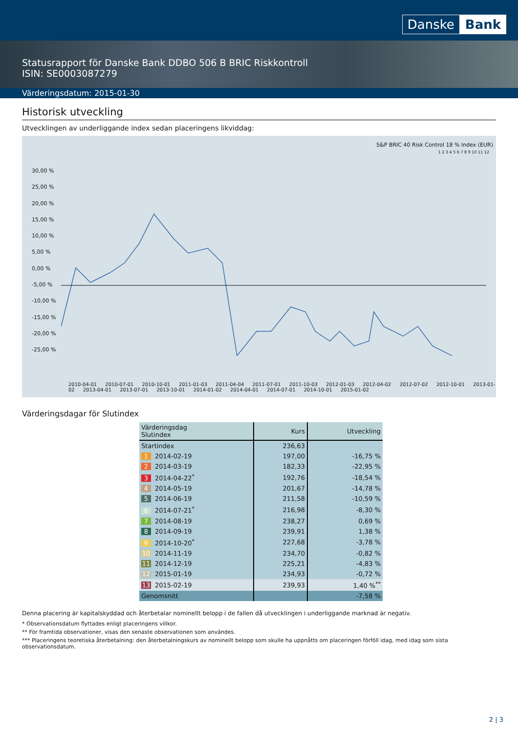Danske Bank
Statusrapport för Danske Bank DDBO 506 B BRIC Riskkontroll
ISIN: SE0003087279
Värderingsdatum: 2015-01-30
Historisk utveckling
Utvecklingen av underliggande index sedan placeringens likviddag:
S&P BRIC 40 Risk Control 18 % Index (EUR)
1 2 3 4 5 6 7 8 9 10 11 12
30,00 %
25,00 %
20,00 %
15,00 %
10,00 %
5,00 %
0,00 %
-5,00 %
-10,00 %
-15,00 %
-20,00 %
-25,00 %
2010-04-01 2010-07-01 2010-10-01 2011-01-03 2011-04-04 2011-07-01 2011-10-03 2012-01-03 2012-04-02 2012-07-02 2012-10-01 2013-01-02 2013-04-01 2013-07-01 2013-10-01 2014-01-02 2014-04-01 2014-07-01 2014-10-01 2015-01-02
Värderingsdagar för Slutindex
| Värderingsdag Slutindex | Kurs | Utveckling |
| --- | --- | --- |
| Startindex | 236,63 | |
| 1 2014-02-19 | 197,00 | -16,75 % |
| 2 2014-03-19 | 182,33 | -22,95 % |
| 3 2014-04-22<sup>*</sup> | 192,76 | -18,54 % |
| 4 2014-05-19 | 201,67 | -14,78 % |
| 5 2014-06-19 | 211,58 | -10,59 % |
| 6 2014-07-21<sup>*</sup> | 216,98 | -8,30 % |
| 7 2014-08-19 | 238,27 | 0,69 % |
| 8 2014-09-19 | 239,91 | 1,38 % |
| 9 2014-10-20<sup>*</sup> | 227,68 | -3,78 % |
| 10 2014-11-19 | 234,70 | -0,82 % |
| 11 2014-12-19 | 225,21 | -4,83 % |
| 12 2015-01-19 | 234,93 | -0,72 % |
| 13 2015-02-19 | 239,93 | 1,40 %<sup>**</sup> |
| Genomsnitt | | -7,58 % |
Denna placering är kapitalskyddad och återbetalar nominellt belopp i de fallen då utvecklingen i underliggande marknad är negativ.
* Observationsdatum flyttades enligt placeringens villkor.
** För framtida observationer, visas den senaste observationen som användes.
*** Placeringens teoretiska återbetalning: den återbetalningskurs av nominellt belopp som skulle ha uppnåtts om placeringen förföll idag, med idag som sista observationsdatum.
2 | 3